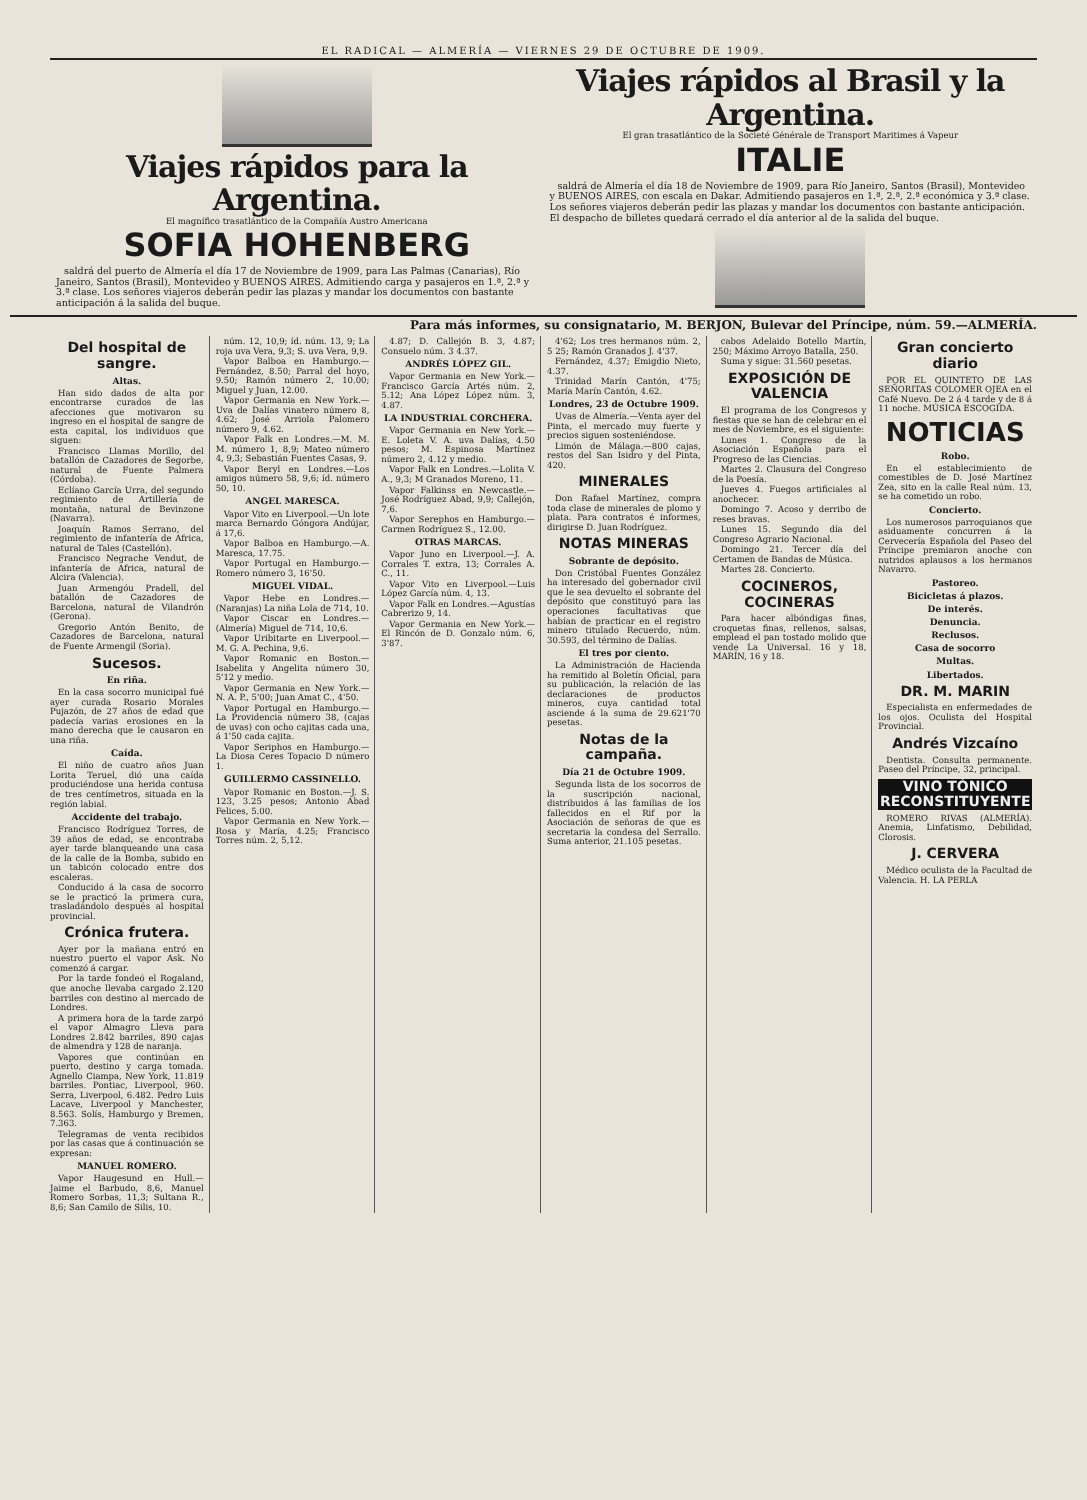EL RADICAL — ALMERÍA — VIERNES 29 DE OCTUBRE DE 1909.
Viajes rápidos para la Argentina.
El magnífico trasatlántico de la Compañía Austro Americana
SOFIA HOHENBERG
saldrá del puerto de Almería el día 17 de Noviembre de 1909, para Las Palmas (Canarias), Río Janeiro, Santos (Brasil), Montevideo y BUENOS AIRES. Admitiendo carga y pasajeros en 1.ª, 2.ª y 3.ª clase. Los señores viajeros deberán pedir las plazas y mandar los documentos con bastante anticipación á la salida del buque.
Viajes rápidos al Brasil y la Argentina.
El gran trasatlántico de la Societé Générale de Transport Maritimes á Vapeur
ITALIE
saldrá de Almería el día 18 de Noviembre de 1909, para Río Janeiro, Santos (Brasil), Montevideo y BUENOS AIRES, con escala en Dakar. Admitiendo pasajeros en 1.ª, 2.ª, 2.ª económica y 3.ª clase. Los señores viajeros deberán pedir las plazas y mandar los documentos con bastante anticipación. El despacho de billetes quedará cerrado el día anterior al de la salida del buque.
Para más informes, su consignatario, M. BERJON, Bulevar del Príncipe, núm. 59.—ALMERÍA.
Del hospital de sangre.
Altas.
Han sido dados de alta por encontrarse curados de las afecciones que motivaron su ingreso en el hospital de sangre de esta capital, los individuos que siguen:
Francisco Llamas Morillo, del batallón de Cazadores de Segorbe, natural de Fuente Palmera (Córdoba).
Eclíano García Urra, del segundo regimiento de Artillería de montaña, natural de Bevinzone (Navarra).
Joaquín Ramos Serrano, del regimiento de infantería de Africa, natural de Tales (Castellón).
Francisco Negrache Vendut, de infantería de Africa, natural de Alcira (Valencia).
Juan Armengóu Pradell, del batallón de Cazadores de Barcelona, natural de Vilandrón (Gerona).
Gregorio Antón Benito, de Cazadores de Barcelona, natural de Fuente Armengil (Soria).
Sucesos.
En riña.
En la casa socorro municipal fué ayer curada Rosario Morales Pujazón, de 27 años de edad que padecía varias erosiones en la mano derecha que le causaron en una riña.
Caída.
El niño de cuatro años Juan Lorita Teruel, dió una caída produciéndose una herida contusa de tres centímetros, situada en la región labial.
Accidente del trabajo.
Francisco Rodríguez Torres, de 39 años de edad, se encontraba ayer tarde blanqueando una casa de la calle de la Bomba, subido en un tabicón colocado entre dos escaleras.
Conducido á la casa de socorro se le practicó la primera cura, trasladándolo después al hospital provincial.
Crónica frutera.
Ayer por la mañana entró en nuestro puerto el vapor Ask. No comenzó á cargar.
Por la tarde fondeó el Rogaland, que anoche llevaba cargado 2.120 barriles con destino al mercado de Londres.
A primera hora de la tarde zarpó el vapor Almagro Lleva para Londres 2.842 barriles, 890 cajas de almendra y 128 de naranja.
Vapores que continúan en puerto, destino y carga tomada. Agnello Ciampa, New York, 11.819 barriles. Pontiac, Liverpool, 960. Serra, Liverpool, 6.482. Pedro Luis Lacave, Liverpool y Manchester, 8.563. Solís, Hamburgo y Bremen, 7.363.
Telegramas de venta recibidos por las casas que á continuación se expresan:
MANUEL ROMERO.
Vapor Haugesund en Hull.—Jaime el Barbudo, 8,6, Manuel Romero Sorbas, 11,3; Sultana R., 8,6; San Camilo de Silis, 10.
núm. 12, 10,9; íd. núm. 13, 9; La roja uva Vera, 9,3; S. uva Vera, 9,9.
Vapor Balboa en Hamburgo.—Fernández, 8.50; Parral del hoyo, 9.50; Ramón número 2, 10.00; Miguel y Juan, 12.00.
Vapor Germania en New York.—Uva de Dalías vinatero número 8, 4.62; José Arriola Palomero número 9, 4.62.
Vapor Falk en Londres.—M. M. M. número 1, 8,9; Mateo número 4, 9,3; Sebastián Fuentes Casas, 9.
Vapor Beryl en Londres.—Los amigos número 58, 9,6; íd. número 50, 10.
ANGEL MARESCA.
Vapor Vito en Liverpool.—Un lote marca Bernardo Góngora Andújar, á 17,6.
Vapor Balboa en Hamburgo.—A. Maresca, 17.75.
Vapor Portugal en Hamburgo.—Romero número 3, 16'50.
MIGUEL VIDAL.
Vapor Hebe en Londres.—(Naranjas) La niña Lola de 714, 10.
Vapor Ciscar en Londres.—(Almería) Miguel de 714, 10,6.
Vapor Uribitarte en Liverpool.—M. G. A. Pechina, 9,6.
Vapor Romanic en Boston.—Isabelita y Angelita número 30, 5'12 y medio.
Vapor Germania en New York.—N. A. P., 5'00; Juan Amat C., 4'50.
Vapor Portugal en Hamburgo.—La Providencia número 38, (cajas de uvas) con ocho cajitas cada una, á 1'50 cada cajita.
Vapor Seriphos en Hamburgo.—La Diosa Ceres Topacio D número 1.
GUILLERMO CASSINELLO.
Vapor Romanic en Boston.—J. S. 123, 3.25 pesos; Antonio Abad Felices, 5.00.
Vapor Germania en New York.—Rosa y María, 4.25; Francisco Torres núm. 2, 5,12.
4.87; D. Callejón B. 3, 4.87; Consuelo núm. 3 4.37.
ANDRÉS LÓPEZ GIL.
Vapor Germania en New York.—Francisco García Artés núm. 2, 5.12; Ana López López núm. 3, 4.87.
LA INDUSTRIAL CORCHERA.
Vapor Germania en New York.—E. Loleta V. A. uva Dalías, 4.50 pesos; M. Espinosa Martínez número 2, 4.12 y medio.
Vapor Falk en Londres.—Lolita V. A., 9,3; M Granados Moreno, 11.
Vapor Falkinss en Newcastle.—José Rodríguez Abad, 9,9; Callejón, 7,6.
Vapor Serephos en Hamburgo.—Carmen Rodríguez S., 12.00.
OTRAS MARCAS.
Vapor Juno en Liverpool.—J. A. Corrales T. extra, 13; Corrales A. C., 11.
Vapor Vito en Liverpool.—Luis López García núm. 4, 13.
Vapor Falk en Londres.—Agustías Cabrerizo 9, 14.
Vapor Germania en New York.—El Rincón de D. Gonzalo núm. 6, 3'87.
4'62; Los tres hermanos núm. 2, 5 25; Ramón Granados J. 4'37.
Fernández, 4.37; Emigdio Nieto, 4.37.
Trinidad Marín Cantón, 4'75; María Marín Cantón, 4.62.
Londres, 23 de Octubre 1909.
Uvas de Almería.—Venta ayer del Pinta, el mercado muy fuerte y precios siguen sosteniéndose.
Limón de Málaga.—800 cajas, restos del San Isidro y del Pinta, 420.
MINERALES
Don Rafael Martínez, compra toda clase de minerales de plomo y plata. Para contratos é informes, dirigirse D. Juan Rodríguez.
NOTAS MINERAS
Sobrante de depósito.
Don Cristóbal Fuentes González ha interesado del gobernador civil que le sea devuelto el sobrante del depósito que constituyó para las operaciones facultativas que habían de practicar en el registro minero titulado Recuerdo, núm. 30.593, del término de Dalías.
El tres por ciento.
La Administración de Hacienda ha remitido al Boletín Oficial, para su publicación, la relación de las declaraciones de productos mineros, cuya cantidad total asciende á la suma de 29.621'70 pesetas.
Notas de la campaña.
Día 21 de Octubre 1909.
Segunda lista de los socorros de la suscripción nacional, distribuidos á las familias de los fallecidos en el Rif por la Asociación de señoras de que es secretaria la condesa del Serrallo. Suma anterior, 21.105 pesetas.
cabos Adelaido Botello Martín, 250; Máximo Arroyo Batalla, 250.
Suma y sigue: 31.560 pesetas.
EXPOSICIÓN DE VALENCIA
El programa de los Congresos y fiestas que se han de celebrar en el mes de Noviembre, es el siguiente:
Lunes 1. Congreso de la Asociación Española para el Progreso de las Ciencias.
Martes 2. Clausura del Congreso de la Poesía.
Jueves 4. Fuegos artificiales al anochecer.
Domingo 7. Acoso y derribo de reses bravas.
Lunes 15. Segundo día del Congreso Agrario Nacional.
Domingo 21. Tercer día del Certamen de Bandas de Música.
Martes 28. Concierto.
COCINEROS, COCINERAS
Para hacer albóndigas finas, croquetas finas, rellenos, salsas, emplead el pan tostado molido que vende La Universal. 16 y 18, MARÍN, 16 y 18.
Gran concierto diario
POR EL QUINTETO DE LAS SEÑORITAS COLOMER OJEA en el Café Nuevo. De 2 á 4 tarde y de 8 á 11 noche. MÚSICA ESCOGIDA.
NOTICIAS
Robo.
En el establecimiento de comestibles de D. José Martínez Zea, sito en la calle Real núm. 13, se ha cometido un robo.
Concierto.
Los numerosos parroquianos que asiduamente concurren á la Cervecería Española del Paseo del Príncipe premiaron anoche con nutridos aplausos a los hermanos Navarro.
Pastoreo.
Bicicletas á plazos.
De interés.
Denuncia.
Reclusos.
Casa de socorro
Multas.
Libertados.
DR. M. MARIN
Especialista en enfermedades de los ojos. Oculista del Hospital Provincial.
Andrés Vizcaíno
Dentista. Consulta permanente. Paseo del Príncipe, 32, principal.
VINO TÓNICO RECONSTITUYENTE
ROMERO RIVAS (ALMERÍA). Anemia, Linfatismo, Debilidad, Clorosis.
J. CERVERA
Médico oculista de la Facultad de Valencia. H. LA PERLA